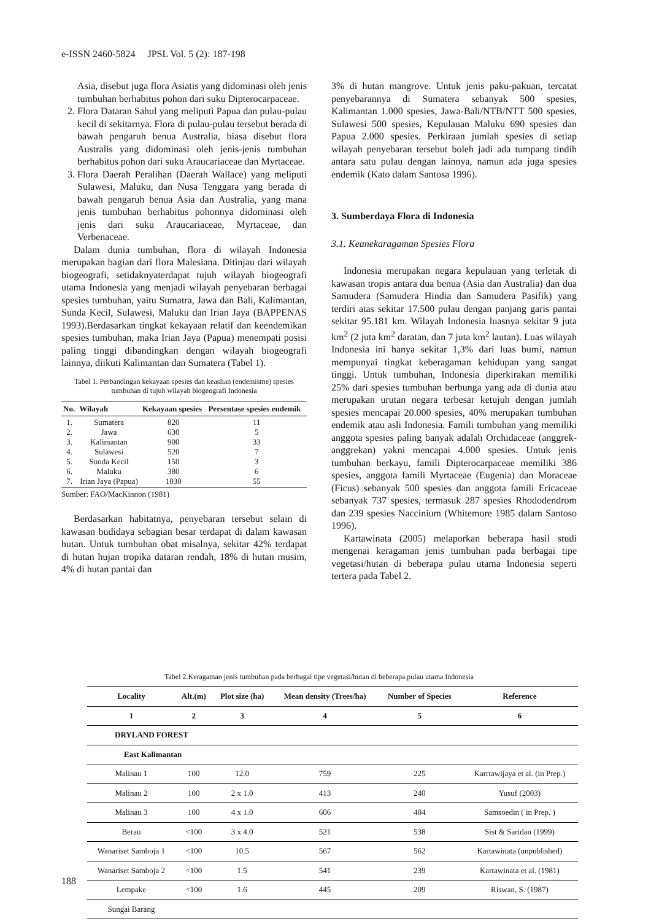e-ISSN 2460-5824 JPSL Vol. 5 (2): 187-198
Asia, disebut juga flora Asiatis yang didominasi oleh jenis tumbuhan berhabitus pohon dari suku Dipterocarpaceae.
2. Flora Dataran Sahul yang meliputi Papua dan pulau-pulau kecil di sekitarnya. Flora di pulau-pulau tersebut berada di bawah pengaruh benua Australia, biasa disebut flora Australis yang didominasi oleh jenis-jenis tumbuhan berhabitus pohon dari suku Araucariaceae dan Myrtaceae.
3. Flora Daerah Peralihan (Daerah Wallace) yang meliputi Sulawesi, Maluku, dan Nusa Tenggara yang berada di bawah pengaruh benua Asia dan Australia, yang mana jenis tumbuhan berhabitus pohonnya didominasi oleh jenis dari suku Araucariaceae, Myrtaceae, dan Verbenaceae.
Dalam dunia tumbuhan, flora di wilayah Indonesia merupakan bagian dari flora Malesiana. Ditinjau dari wilayah biogeografi, setidaknyaterdapat tujuh wilayah biogeografi utama Indonesia yang menjadi wilayah penyebaran berbagai spesies tumbuhan, yaitu Sumatra, Jawa dan Bali, Kalimantan, Sunda Kecil, Sulawesi, Maluku dan Irian Jaya (BAPPENAS 1993).Berdasarkan tingkat kekayaan relatif dan keendemikan spesies tumbuhan, maka Irian Jaya (Papua) menempati posisi paling tinggi dibandingkan dengan wilayah biogeografi lainnya, diikuti Kalimantan dan Sumatera (Tabel 1).
Tabel 1. Perbandingan kekayaan spesies dan keaslian (endemisme) spesies tumbuhan di tujuh wilayah biogeografi Indonesia
| No. | Wilayah | Kekayaan spesies | Persentase spesies endemik |
| --- | --- | --- | --- |
| 1. 2. 3. 4. 5. 6. 7. | Sumatera Jawa Kalimantan Sulawesi Sunda Kecil Maluku Irian Jaya (Papua) | 820 630 900 520 150 380 1030 | 11 5 33 7 3 6 55 |
Sumber: FAO/MacKinnon (1981)
Berdasarkan habitatnya, penyebaran tersebut selain di kawasan budidaya sebagian besar terdapat di dalam kawasan hutan. Untuk tumbuhan obat misalnya, sekitar 42% terdapat di hutan hujan tropika dataran rendah, 18% di hutan musim, 4% di hutan pantai dan
3% di hutan mangrove. Untuk jenis paku-pakuan, tercatat penyebarannya di Sumatera sebanyak 500 spesies, Kalimantan 1.000 spesies, Jawa-Bali/NTB/NTT 500 spesies, Sulawesi 500 spesies, Kepulauan Maluku 690 spesies dan Papua 2.000 spesies. Perkiraan jumlah spesies di setiap wilayah penyebaran tersebut boleh jadi ada tumpang tindih antara satu pulau dengan lainnya, namun ada juga spesies endemik (Kato dalam Santosa 1996).
3. Sumberdaya Flora di Indonesia
3.1. Keanekaragaman Spesies Flora
Indonesia merupakan negara kepulauan yang terletak di kawasan tropis antara dua benua (Asia dan Australia) dan dua Samudera (Samudera Hindia dan Samudera Pasifik) yang terdiri atas sekitar 17.500 pulau dengan panjang garis pantai sekitar 95.181 km. Wilayah Indonesia luasnya sekitar 9 juta km<sup>2</sup> (2 juta km<sup>2</sup> daratan, dan 7 juta km<sup>2</sup> lautan). Luas wilayah Indonesia ini hanya sekitar 1,3% dari luas bumi, namun mempunyai tingkat keberagaman kehidupan yang sangat tinggi. Untuk tumbuhan, Indonesia diperkirakan memiliki 25% dari spesies tumbuhan berbunga yang ada di dunia atau merupakan urutan negara terbesar ketujuh dengan jumlah spesies mencapai 20.000 spesies, 40% merupakan tumbuhan endemik atau asli Indonesia. Famili tumbuhan yang memiliki anggota spesies paling banyak adalah Orchidaceae (anggrek-anggrekan) yakni mencapai 4.000 spesies. Untuk jenis tumbuhan berkayu, famili Dipterocarpaceae memiliki 386 spesies, anggota famili Myrtaceae (Eugenia) dan Moraceae (Ficus) sebanyak 500 spesies dan anggota famili Ericaceae sebanyak 737 spesies, termasuk 287 spesies Rhododendrom dan 239 spesies Naccinium (Whitemore 1985 dalam Santoso 1996).
Kartawinata (2005) melaporkan beberapa hasil studi mengenai keragaman jenis tumbuhan pada berbagai tipe vegetasi/hutan di beberapa pulau utama Indonesia seperti tertera pada Tabel 2.
Tabel 2.Keragaman jenis tumbuhan pada berbagai tipe vegetasi/hutan di beberapa pulau utama Indonesia
| Locality | Alt.(m) | Plot size (ha) | Mean density (Trees/ha) | Number of Species | Reference |
| --- | --- | --- | --- | --- | --- |
| 1 | 2 | 3 | 4 | 5 | 6 |
| DRYLAND FOREST | | | | | |
| East Kalimantan | | | | | |
| Malinau 1 | 100 | 12.0 | 759 | 225 | Karrtawijaya et al. (in Prep.) |
| Malinau 2 | 100 | 2 x 1.0 | 413 | 240 | Yusuf (2003) |
| Malinau 3 | 100 | 4 x 1.0 | 606 | 404 | Samsoedin ( in Prep. ) |
| Berau | <100 | 3 x 4.0 | 521 | 538 | Sist & Saridan (1999) |
| Wanariset Samboja 1 | <100 | 10.5 | 567 | 562 | Kartawinata (unpublished) |
| Wanariset Samboja 2 | <100 | 1.5 | 541 | 239 | Kartawinata et al. (1981) |
| Lempake | <100 | 1.6 | 445 | 209 | Riswan, S. (1987) |
| Sungai Barang | | | | | |
188